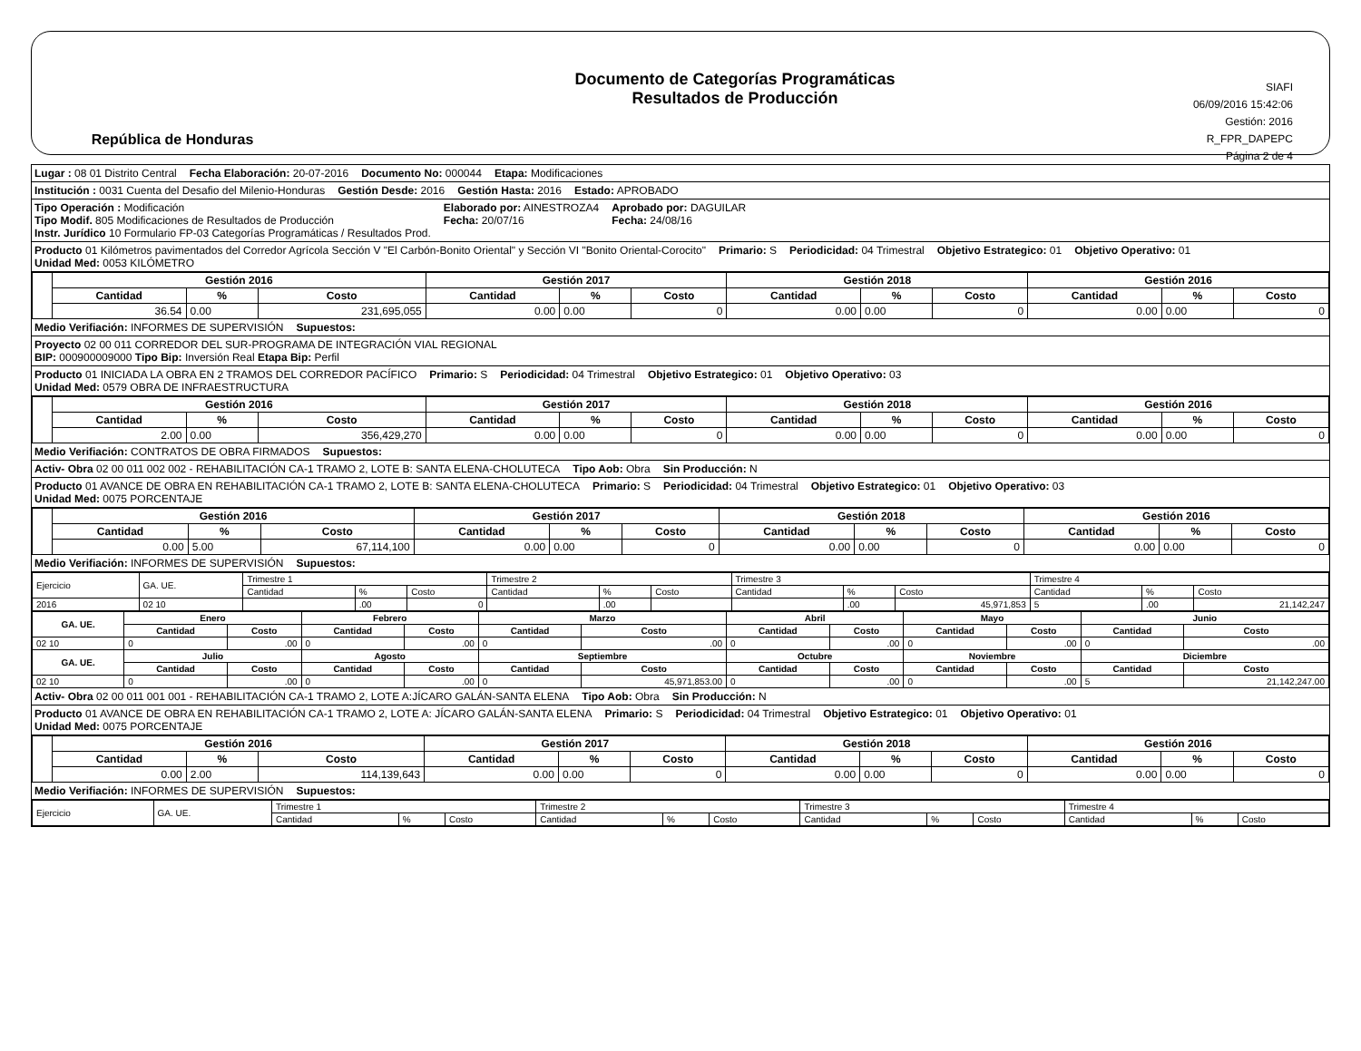República de Honduras
Documento de Categorías Programáticas
Resultados de Producción
SIAFI
06/09/2016 15:42:06
Gestión: 2016
R_FPR_DAPEPC
Página 2 de 4
Lugar : 08 01 Distrito Central Fecha Elaboración: 20-07-2016 Documento No: 000044 Etapa: Modificaciones
Institución : 0031 Cuenta del Desafio del Milenio-Honduras Gestión Desde: 2016 Gestión Hasta: 2016 Estado: APROBADO
Tipo Operación : Modificación
Tipo Modif. 805 Modificaciones de Resultados de Producción
Instr. Jurídico 10 Formulario FP-03 Categorías Programáticas / Resultados Prod. Elaborado por: AINESTROZA4
Fecha: 20/07/16 Aprobado por: DAGUILAR
Fecha: 24/08/16
Producto 01 Kilómetros pavimentados del Corredor Agrícola Sección V "El Carbón-Bonito Oriental" y Sección VI "Bonito Oriental-Corocito"
Unidad Med: 0053 KILÓMETRO Primario: S Periodicidad: 04 Trimestral Objetivo Estrategico: 01 Objetivo Operativo: 01
| | Gestión 2016 | | | Gestión 2017 | | | Gestión 2018 | | | Gestión 2016 | | |
| | Cantidad | % | Costo | Cantidad | % | Costo | Cantidad | % | Costo | Cantidad | % | Costo |
| | 36.54 | 0.00 | 231,695,055 | 0.00 | 0.00 | 0 | 0.00 | 0.00 | 0 | 0.00 | 0.00 | 0 |
Medio Verifiación: INFORMES DE SUPERVISIÓN Supuestos:
Proyecto 02 00 011 CORREDOR DEL SUR-PROGRAMA DE INTEGRACIÓN VIAL REGIONAL
BIP: 000900009000 Tipo Bip: Inversión Real Etapa Bip: Perfil
Producto 01 INICIADA LA OBRA EN 2 TRAMOS DEL CORREDOR PACÍFICO
Unidad Med: 0579 OBRA DE INFRAESTRUCTURA Primario: S Periodicidad: 04 Trimestral Objetivo Estrategico: 01 Objetivo Operativo: 03
| | Gestión 2016 | | | Gestión 2017 | | | Gestión 2018 | | | Gestión 2016 | | |
| | Cantidad | % | Costo | Cantidad | % | Costo | Cantidad | % | Costo | Cantidad | % | Costo |
| | 2.00 | 0.00 | 356,429,270 | 0.00 | 0.00 | 0 | 0.00 | 0.00 | 0 | 0.00 | 0.00 | 0 |
Medio Verifiación: CONTRATOS DE OBRA FIRMADOS Supuestos:
Activ- Obra 02 00 011 002 002 - REHABILITACIÓN CA-1 TRAMO 2, LOTE B: SANTA ELENA-CHOLUTECA Tipo Aob: Obra Sin Producción: N
Producto 01 AVANCE DE OBRA EN REHABILITACIÓN CA-1 TRAMO 2, LOTE B: SANTA ELENA-CHOLUTECA
Unidad Med: 0075 PORCENTAJE Primario: S Periodicidad: 04 Trimestral Objetivo Estrategico: 01 Objetivo Operativo: 03
| | Gestión 2016 | | | Gestión 2017 | | | Gestión 2018 | | | Gestión 2016 | | |
| | Cantidad | % | Costo | Cantidad | % | Costo | Cantidad | % | Costo | Cantidad | % | Costo |
| | 0.00 | 5.00 | 67,114,100 | 0.00 | 0.00 | 0 | 0.00 | 0.00 | 0 | 0.00 | 0.00 | 0 |
Medio Verifiación: INFORMES DE SUPERVISIÓN Supuestos:
| Ejercicio | GA. UE. | Trimestre 1 | | | Trimestre 2 | | | Trimestre 3 | | | Trimestre 4 | | |
| | | Cantidad | % | Costo | Cantidad | % | Costo | Cantidad | % | Costo | Cantidad | % | Costo |
| 2016 | 02 10 | | .00 | 0 | | .00 | | | .00 | 45,971,853 | 5 | .00 | 21,142,247 |
| GA. UE. | Enero | | Febrero | | Marzo | | Abril | | Mayo | | Junio | |
| --- | --- | --- | --- | --- | --- | --- | --- | --- | --- | --- | --- | --- |
| | Cantidad | Costo | Cantidad | Costo | Cantidad | Costo | Cantidad | Costo | Cantidad | Costo | Cantidad | Costo |
| 02 10 | 0 | .00 | 0 | .00 | 0 | .00 | 0 | .00 | 0 | .00 | 0 | .00 |
| GA. UE. | Julio | | Agosto | | Septiembre | | Octubre | | Noviembre | | Diciembre | |
| | Cantidad | Costo | Cantidad | Costo | Cantidad | Costo | Cantidad | Costo | Cantidad | Costo | Cantidad | Costo |
| 02 10 | 0 | .00 | 0 | .00 | 0 | 45,971,853.00 | 0 | .00 | 0 | .00 | 5 | 21,142,247.00 |
Activ- Obra 02 00 011 001 001 - REHABILITACIÓN CA-1 TRAMO 2, LOTE A:JÍCARO GALÁN-SANTA ELENA Tipo Aob: Obra Sin Producción: N
Producto 01 AVANCE DE OBRA EN REHABILITACIÓN CA-1 TRAMO 2, LOTE A: JÍCARO GALÁN-SANTA ELENA
Unidad Med: 0075 PORCENTAJE Primario: S Periodicidad: 04 Trimestral Objetivo Estrategico: 01 Objetivo Operativo: 01
| | Gestión 2016 | | | Gestión 2017 | | | Gestión 2018 | | | Gestión 2016 | | |
| | Cantidad | % | Costo | Cantidad | % | Costo | Cantidad | % | Costo | Cantidad | % | Costo |
| | 0.00 | 2.00 | 114,139,643 | 0.00 | 0.00 | 0 | 0.00 | 0.00 | 0 | 0.00 | 0.00 | 0 |
Medio Verifiación: INFORMES DE SUPERVISIÓN Supuestos:
| Ejercicio | GA. UE. | Trimestre 1 | | | Trimestre 2 | | | Trimestre 3 | | | Trimestre 4 | | |
| | | Cantidad | % | Costo | Cantidad | % | Costo | Cantidad | % | Costo | Cantidad | % | Costo |